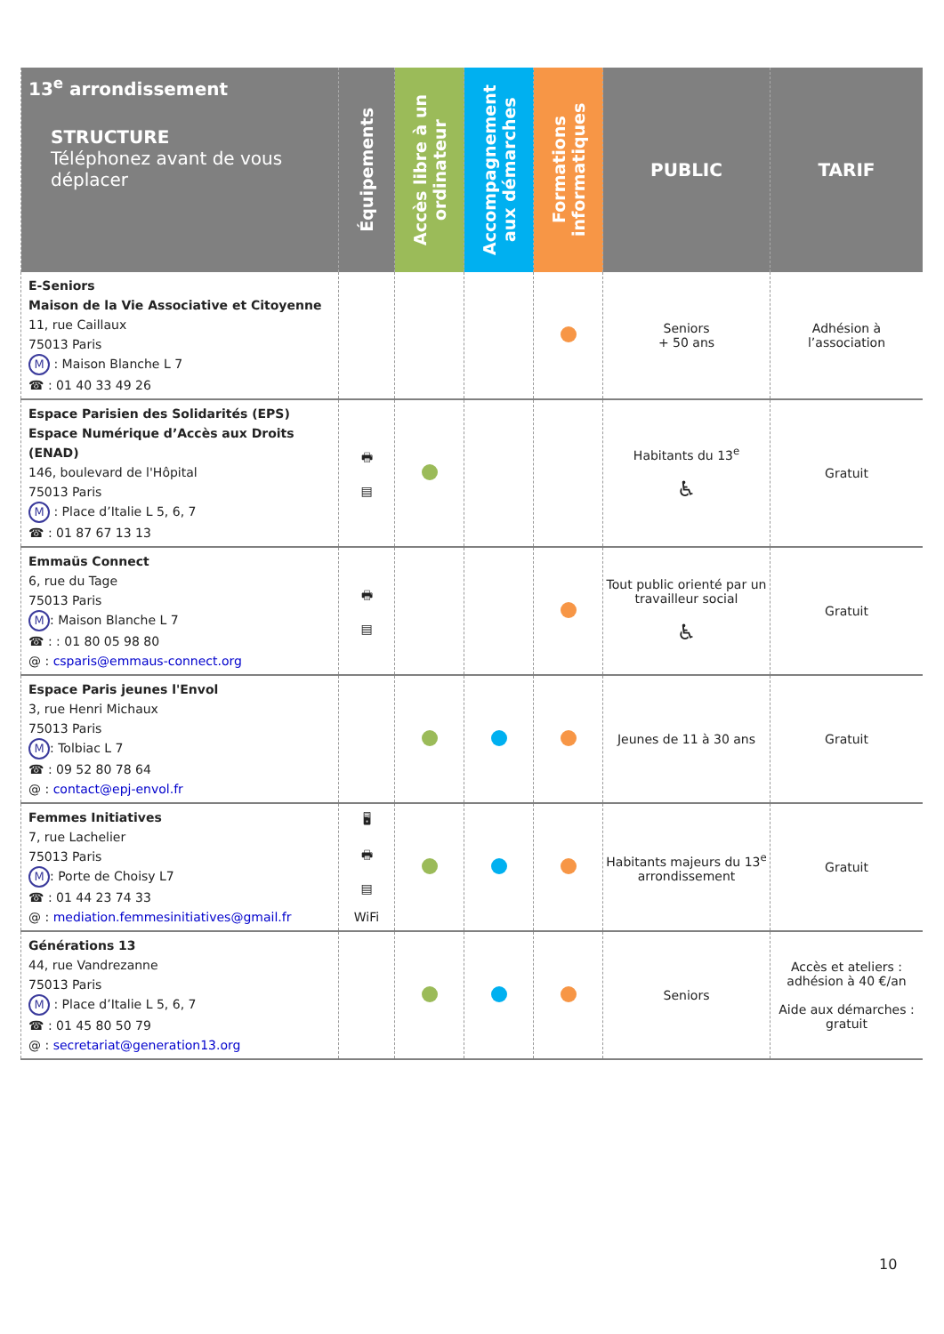| 13<sup>e</sup> arrondissement STRUCTURE Téléphonez avant de vous déplacer | Équipements | Accès libre à un ordinateur | Accompagnement aux démarches | Formations informatiques | PUBLIC | TARIF |
| --- | --- | --- | --- | --- | --- | --- |
| E-Seniors Maison de la Vie Associative et Citoyenne 11, rue Caillaux 75013 Paris M : Maison Blanche L 7 ☎ : 01 40 33 49 26 | | | | | Seniors + 50 ans | Adhésion à l’association |
| Espace Parisien des Solidarités (EPS) Espace Numérique d’Accès aux Droits (ENAD) 146, boulevard de l'Hôpital 75013 Paris M : Place d’Italie L 5, 6, 7 ☎ : 01 87 67 13 13 | 🖶 ▤ | | | | Habitants du 13<sup>e</sup> ♿ | Gratuit |
| Emmaüs Connect 6, rue du Tage 75013 Paris M : Maison Blanche L 7 ☎ : : 01 80 05 98 80 @ : csparis@emmaus-connect.org | 🖶 ▤ | | | | Tout public orienté par un travailleur social ♿ | Gratuit |
| Espace Paris jeunes l'Envol 3, rue Henri Michaux 75013 Paris M : Tolbiac L 7 ☎ : 09 52 80 78 64 @ : contact@epj-envol.fr | | | | | Jeunes de 11 à 30 ans | Gratuit |
| Femmes Initiatives 7, rue Lachelier 75013 Paris M : Porte de Choisy L7 ☎ : 01 44 23 74 33 @ : mediation.femmesinitiatives@gmail.fr | 🖥 🖶 ▤ WiFi | | | | Habitants majeurs du 13<sup>e</sup> arrondissement | Gratuit |
| Générations 13 44, rue Vandrezanne 75013 Paris M : Place d’Italie L 5, 6, 7 ☎ : 01 45 80 50 79 @ : secretariat@generation13.org | | | | | Seniors | Accès et ateliers : adhésion à 40 €/an Aide aux démarches : gratuit |
10